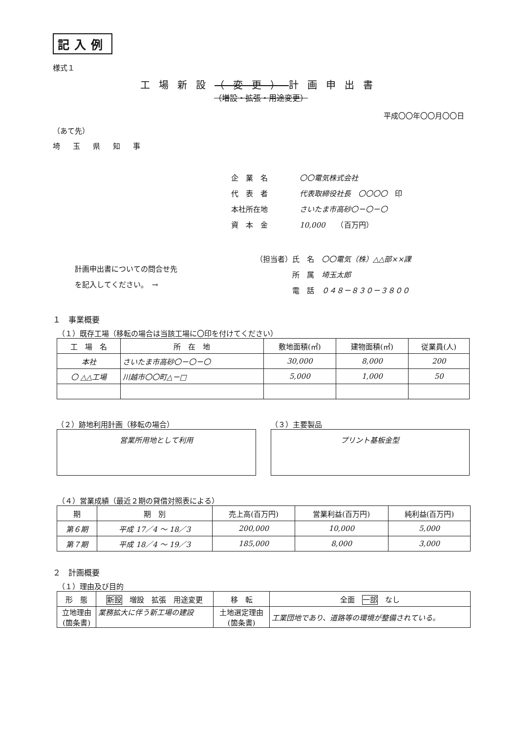記入例
様式１
工場新設（変更）計画申出書
（増設・拡張・用途変更）
平成〇〇年〇〇月〇〇日
（あて先）
埼玉県知事
企　業　名 〇〇電気株式会社
代　表　者 代表取締役社長　〇〇〇〇　印
本社所在地 さいたま市高砂〇－〇－〇
資　本　金 10,000　　（百万円）
計画申出書についての問合せ先
を記入してください。　→
（担当者）氏　名　〇〇電気（株）△△部××課
　　　　　所　属　埼玉太郎
　　　　　電　話　０４８－８３０－３８００
１　事業概要
（１）既存工場（移転の場合は当該工場に〇印を付けてください）
| 工 場 名 | 所 在 地 | 敷地面積(㎡) | 建物面積(㎡) | 従業員(人) |
| --- | --- | --- | --- | --- |
| 本社 | さいたま市高砂〇－〇－〇 | 30,000 | 8,000 | 200 |
| 〇 △△工場 | 川越市〇〇町△－□ | 5,000 | 1,000 | 50 |
（２）跡地利用計画（移転の場合）
営業所用地として利用
（３）主要製品
プリント基板金型
（４）営業成績（最近２期の貸借対照表による）
| 期 | 期 別 | 売上高(百万円) | 営業利益(百万円) | 純利益(百万円) |
| --- | --- | --- | --- | --- |
| 第６期 | 平成 17／4 ～ 18／3 | 200,000 | 10,000 | 5,000 |
| 第７期 | 平成 18／4 ～ 19／3 | 185,000 | 8,000 | 3,000 |
２　計画概要
（１）理由及び目的
| 形 態 | 新設 増設 拡張 用途変更 | 移 転 | 全面 一部 なし |
| 立地理由 (箇条書) | 業務拡大に伴う新工場の建設 | 土地選定理由 (箇条書) | 工業団地であり、道路等の環境が整備されている。 |